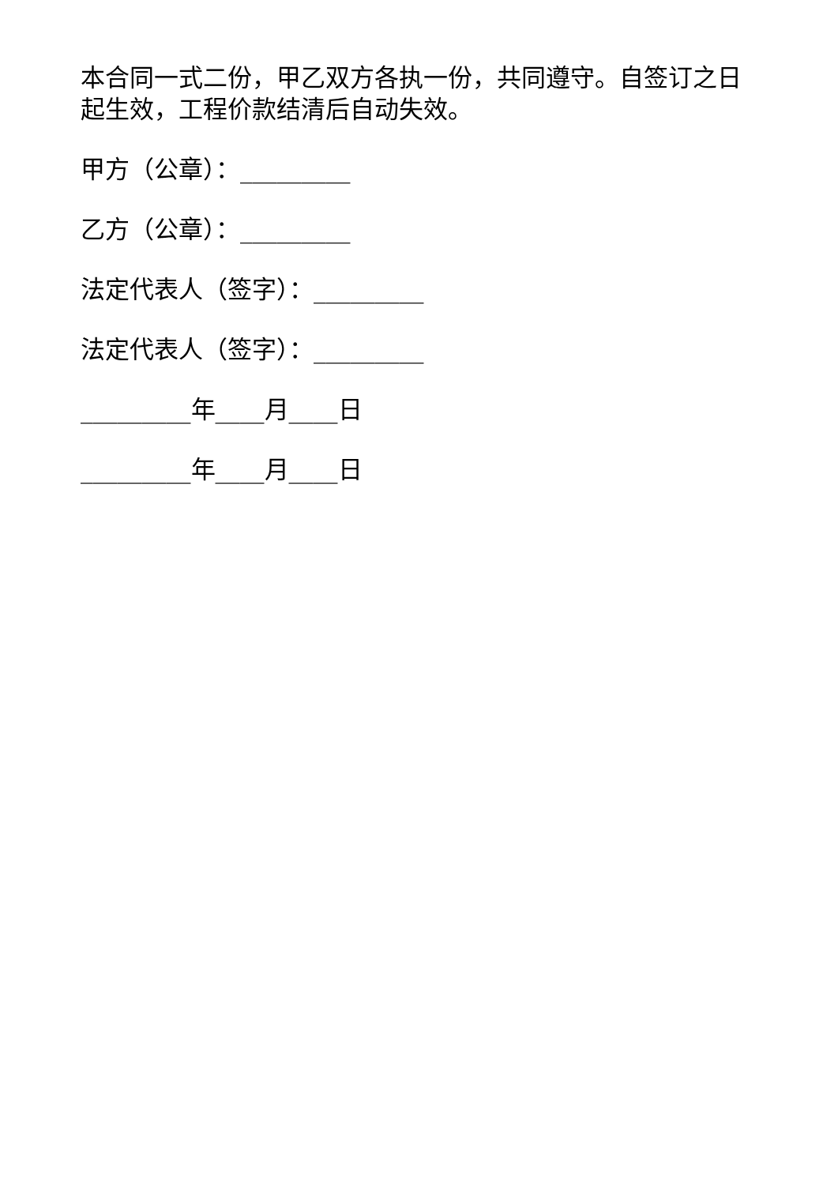本合同一式二份，甲乙双方各执一份，共同遵守。自签订之日起生效，工程价款结清后自动失效。
甲方（公章）：_________
乙方（公章）：_________
法定代表人（签字）：_________
法定代表人（签字）：_________
_________年____月____日
_________年____月____日